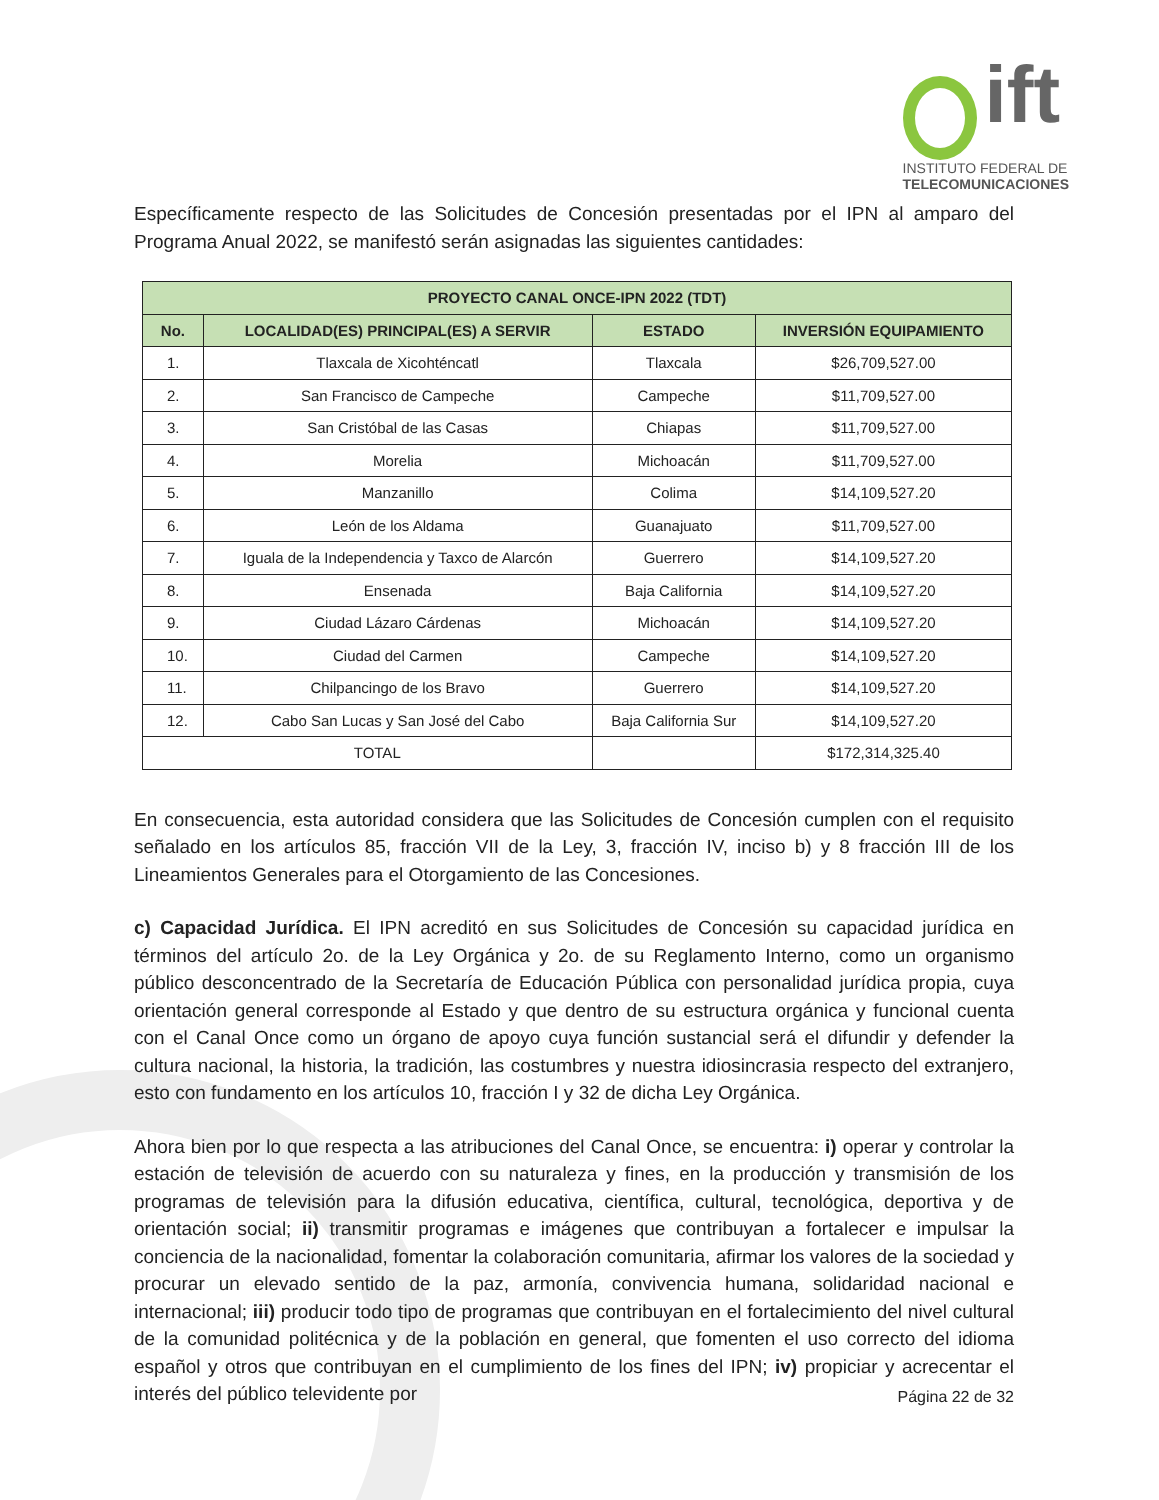ift
INSTITUTO FEDERAL DE
TELECOMUNICACIONES
Específicamente respecto de las Solicitudes de Concesión presentadas por el IPN al amparo del Programa Anual 2022, se manifestó serán asignadas las siguientes cantidades:
| PROYECTO CANAL ONCE-IPN 2022 (TDT) | | | |
| --- | --- | --- | --- |
| No. | LOCALIDAD(ES) PRINCIPAL(ES) A SERVIR | ESTADO | INVERSIÓN EQUIPAMIENTO |
| 1. | Tlaxcala de Xicohténcatl | Tlaxcala | $26,709,527.00 |
| 2. | San Francisco de Campeche | Campeche | $11,709,527.00 |
| 3. | San Cristóbal de las Casas | Chiapas | $11,709,527.00 |
| 4. | Morelia | Michoacán | $11,709,527.00 |
| 5. | Manzanillo | Colima | $14,109,527.20 |
| 6. | León de los Aldama | Guanajuato | $11,709,527.00 |
| 7. | Iguala de la Independencia y Taxco de Alarcón | Guerrero | $14,109,527.20 |
| 8. | Ensenada | Baja California | $14,109,527.20 |
| 9. | Ciudad Lázaro Cárdenas | Michoacán | $14,109,527.20 |
| 10. | Ciudad del Carmen | Campeche | $14,109,527.20 |
| 11. | Chilpancingo de los Bravo | Guerrero | $14,109,527.20 |
| 12. | Cabo San Lucas y San José del Cabo | Baja California Sur | $14,109,527.20 |
| TOTAL | | | $172,314,325.40 |
En consecuencia, esta autoridad considera que las Solicitudes de Concesión cumplen con el requisito señalado en los artículos 85, fracción VII de la Ley, 3, fracción IV, inciso b) y 8 fracción III de los Lineamientos Generales para el Otorgamiento de las Concesiones.
c) Capacidad Jurídica. El IPN acreditó en sus Solicitudes de Concesión su capacidad jurídica en términos del artículo 2o. de la Ley Orgánica y 2o. de su Reglamento Interno, como un organismo público desconcentrado de la Secretaría de Educación Pública con personalidad jurídica propia, cuya orientación general corresponde al Estado y que dentro de su estructura orgánica y funcional cuenta con el Canal Once como un órgano de apoyo cuya función sustancial será el difundir y defender la cultura nacional, la historia, la tradición, las costumbres y nuestra idiosincrasia respecto del extranjero, esto con fundamento en los artículos 10, fracción I y 32 de dicha Ley Orgánica.
Ahora bien por lo que respecta a las atribuciones del Canal Once, se encuentra: i) operar y controlar la estación de televisión de acuerdo con su naturaleza y fines, en la producción y transmisión de los programas de televisión para la difusión educativa, científica, cultural, tecnológica, deportiva y de orientación social; ii) transmitir programas e imágenes que contribuyan a fortalecer e impulsar la conciencia de la nacionalidad, fomentar la colaboración comunitaria, afirmar los valores de la sociedad y procurar un elevado sentido de la paz, armonía, convivencia humana, solidaridad nacional e internacional; iii) producir todo tipo de programas que contribuyan en el fortalecimiento del nivel cultural de la comunidad politécnica y de la población en general, que fomenten el uso correcto del idioma español y otros que contribuyan en el cumplimiento de los fines del IPN; iv) propiciar y acrecentar el interés del público televidente por
Página 22 de 32